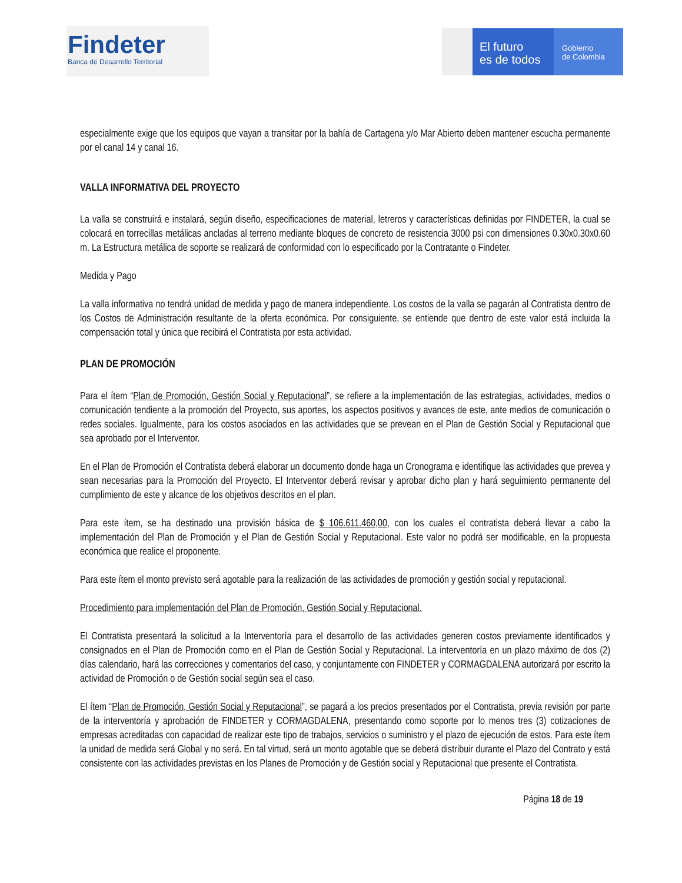Findeter
Banca de Desarrollo Territorial
El futuro
es de todos
Gobierno
de Colombia
especialmente exige que los equipos que vayan a transitar por la bahía de Cartagena y/o Mar Abierto deben mantener escucha permanente por el canal 14 y canal 16.
VALLA INFORMATIVA DEL PROYECTO
La valla se construirá e instalará, según diseño, especificaciones de material, letreros y características definidas por FINDETER, la cual se colocará en torrecillas metálicas ancladas al terreno mediante bloques de concreto de resistencia 3000 psi con dimensiones 0.30x0.30x0.60 m. La Estructura metálica de soporte se realizará de conformidad con lo especificado por la Contratante o Findeter.
Medida y Pago
La valla informativa no tendrá unidad de medida y pago de manera independiente. Los costos de la valla se pagarán al Contratista dentro de los Costos de Administración resultante de la oferta económica. Por consiguiente, se entiende que dentro de este valor está incluida la compensación total y única que recibirá el Contratista por esta actividad.
PLAN DE PROMOCIÓN
Para el ítem “Plan de Promoción, Gestión Social y Reputacional”, se refiere a la implementación de las estrategias, actividades, medios o comunicación tendiente a la promoción del Proyecto, sus aportes, los aspectos positivos y avances de este, ante medios de comunicación o redes sociales. Igualmente, para los costos asociados en las actividades que se prevean en el Plan de Gestión Social y Reputacional que sea aprobado por el Interventor.
En el Plan de Promoción el Contratista deberá elaborar un documento donde haga un Cronograma e identifique las actividades que prevea y sean necesarias para la Promoción del Proyecto. El Interventor deberá revisar y aprobar dicho plan y hará seguimiento permanente del cumplimiento de este y alcance de los objetivos descritos en el plan.
Para este ítem, se ha destinado una provisión básica de $ 106.611.460,00, con los cuales el contratista deberá llevar a cabo la implementación del Plan de Promoción y el Plan de Gestión Social y Reputacional. Este valor no podrá ser modificable, en la propuesta económica que realice el proponente.
Para este ítem el monto previsto será agotable para la realización de las actividades de promoción y gestión social y reputacional.
Procedimiento para implementación del Plan de Promoción, Gestión Social y Reputacional.
El Contratista presentará la solicitud a la Interventoría para el desarrollo de las actividades generen costos previamente identificados y consignados en el Plan de Promoción como en el Plan de Gestión Social y Reputacional. La interventoría en un plazo máximo de dos (2) días calendario, hará las correcciones y comentarios del caso, y conjuntamente con FINDETER y CORMAGDALENA autorizará por escrito la actividad de Promoción o de Gestión social según sea el caso.
El ítem “Plan de Promoción, Gestión Social y Reputacional”, se pagará a los precios presentados por el Contratista, previa revisión por parte de la interventoría y aprobación de FINDETER y CORMAGDALENA, presentando como soporte por lo menos tres (3) cotizaciones de empresas acreditadas con capacidad de realizar este tipo de trabajos, servicios o suministro y el plazo de ejecución de estos. Para este ítem la unidad de medida será Global y no será. En tal virtud, será un monto agotable que se deberá distribuir durante el Plazo del Contrato y está consistente con las actividades previstas en los Planes de Promoción y de Gestión social y Reputacional que presente el Contratista.
Página 18 de 19